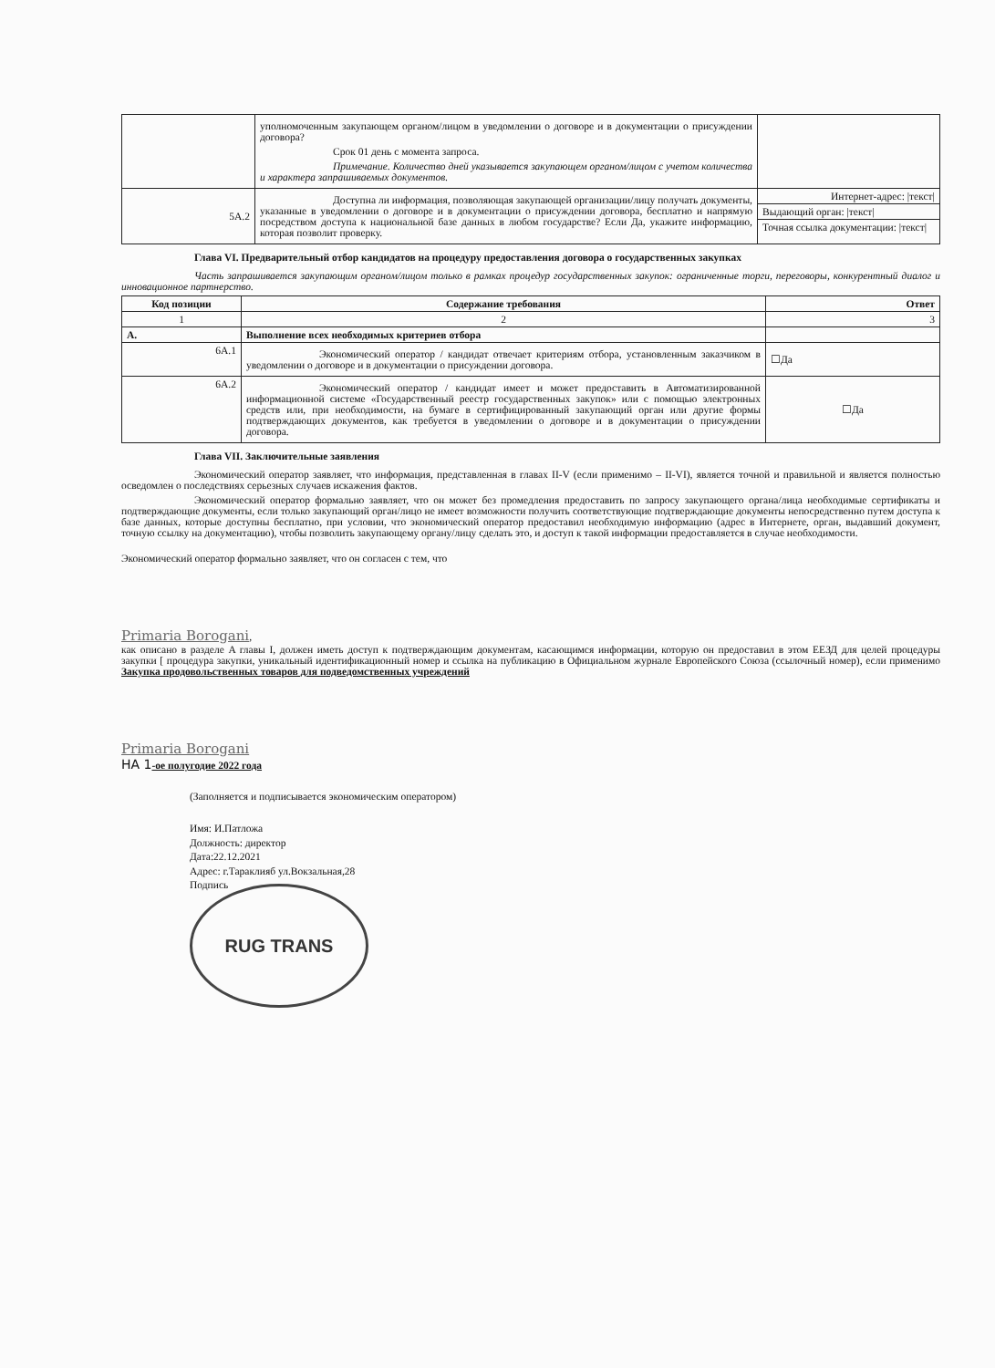| | уполномоченным закупающем органом/лицом в уведомлении о договоре и в документации о присуждении договора? Срок 01 день с момента запроса. Примечание. Количество дней указывается закупающем органом/лицом с учетом количества и характера запрашиваемых документов. | |
| 5A.2 | Доступна ли информация, позволяющая закупающей организации/лицу получать документы, указанные в уведомлении о договоре и в документации о присуждении договора, бесплатно и напрямую посредством доступа к национальной базе данных в любом государстве? Если Да, укажите информацию, которая позволит проверку. | Интернет-адрес: /текст/ Выдающий орган: /текст/ Точная ссылка документации: /текст/ |
Глава VI. Предварительный отбор кандидатов на процедуру предоставления договора о государственных закупках
Часть запрашивается закупающим органом/лицом только в рамках процедур государственных закупок: ограниченные торги, переговоры, конкурентный диалог и инновационное партнерство.
| Код позиции | Содержание требования | Ответ |
| --- | --- | --- |
| 1 | 2 | 3 |
| A. | Выполнение всех необходимых критериев отбора | |
| 6A.1 | Экономический оператор / кандидат отвечает критериям отбора, установленным заказчиком в уведомлении о договоре и в документации о присуждении договора. | ☐Да |
| 6A.2 | Экономический оператор / кандидат имеет и может предоставить в Автоматизированной информационной системе «Государственный реестр государственных закупок» или с помощью электронных средств или, при необходимости, на бумаге в сертифицированный закупающий орган или другие формы подтверждающих документов, как требуется в уведомлении о договоре и в документации о присуждении договора. | ☐Да |
Глава VII. Заключительные заявления
Экономический оператор заявляет, что информация, представленная в главах II-V (если применимо – II-VI), является точной и правильной и является полностью осведомлен о последствиях серьезных случаев искажения фактов.
Экономический оператор формально заявляет, что он может без промедления предоставить по запросу закупающего органа/лица необходимые сертификаты и подтверждающие документы, если только закупающий орган/лицо не имеет возможности получить соответствующие подтверждающие документы непосредственно путем доступа к базе данных, которые доступны бесплатно, при условии, что экономический оператор предоставил необходимую информацию (адрес в Интернете, орган, выдавший документ, точную ссылку на документацию), чтобы позволить закупающему органу/лицу сделать это, и доступ к такой информации предоставляется в случае необходимости.
Экономический оператор формально заявляет, что он согласен с тем, что
Primaria Borogani,
как описано в разделе A главы I, должен иметь доступ к подтверждающим документам, касающимся информации, которую он предоставил в этом ЕЕЗД для целей процедуры закупки [ процедура закупки, уникальный идентификационный номер и ссылка на публикацию в Официальном журнале Европейского Союза (ссылочный номер), если применимо Закупка продовольственных товаров для подведомственных учреждений
Primaria Borogani
НА 1-ое полугодие 2022 года
(Заполняется и подписывается экономическим оператором)
Имя: И.Патложа
Должность: директор
Дата:22.12.2021
Адрес: г.Тараклияб ул.Вокзальная,28
Подпись
RUG TRANS